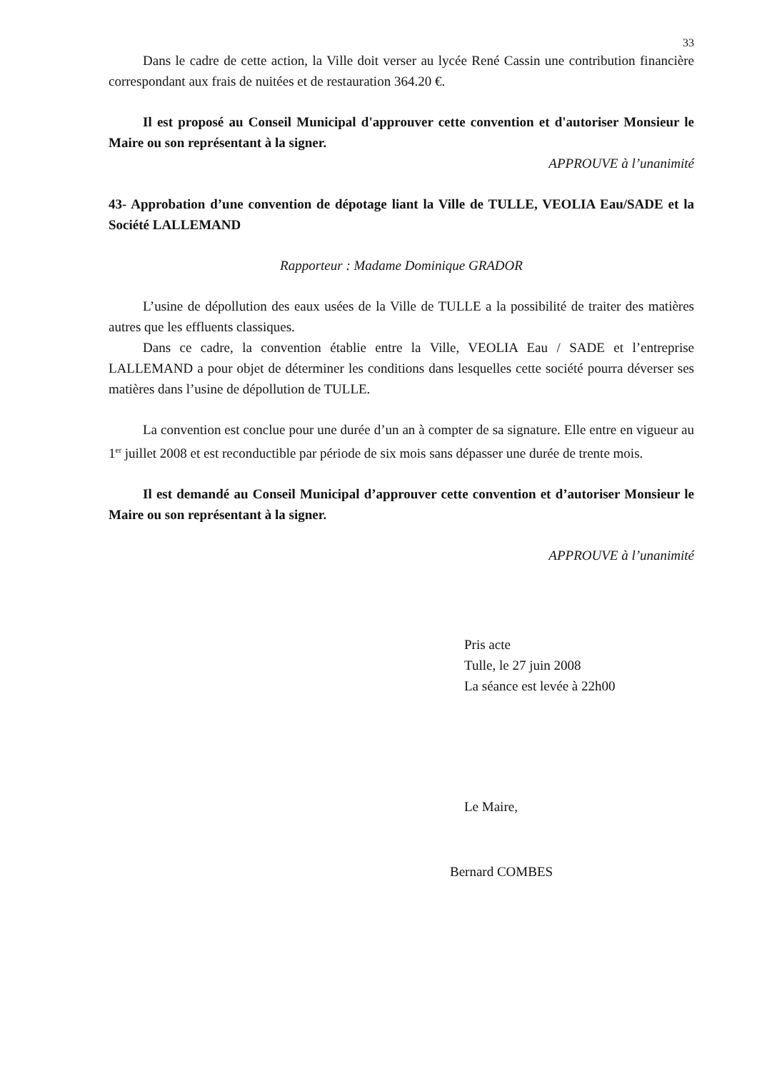33
Dans le cadre de cette action, la Ville doit verser au lycée René Cassin une contribution financière correspondant aux frais de nuitées et de restauration 364.20 €.
Il est proposé au Conseil Municipal d'approuver cette convention et d'autoriser Monsieur le Maire ou son représentant à la signer.
APPROUVE à l’unanimité
43- Approbation d’une convention de dépotage liant la Ville de TULLE, VEOLIA Eau/SADE et la Société LALLEMAND
Rapporteur : Madame Dominique GRADOR
L’usine de dépollution des eaux usées de la Ville de TULLE a la possibilité de traiter des matières autres que les effluents classiques.
Dans ce cadre, la convention établie entre la Ville, VEOLIA Eau / SADE et l’entreprise LALLEMAND a pour objet de déterminer les conditions dans lesquelles cette société pourra déverser ses matières dans l’usine de dépollution de TULLE.
La convention est conclue pour une durée d’un an à compter de sa signature. Elle entre en vigueur au 1<sup>er</sup> juillet 2008 et est reconductible par période de six mois sans dépasser une durée de trente mois.
Il est demandé au Conseil Municipal d’approuver cette convention et d’autoriser Monsieur le Maire ou son représentant à la signer.
APPROUVE à l’unanimité
Pris acte
Tulle, le 27 juin 2008
La séance est levée à 22h00
Le Maire,
Bernard COMBES